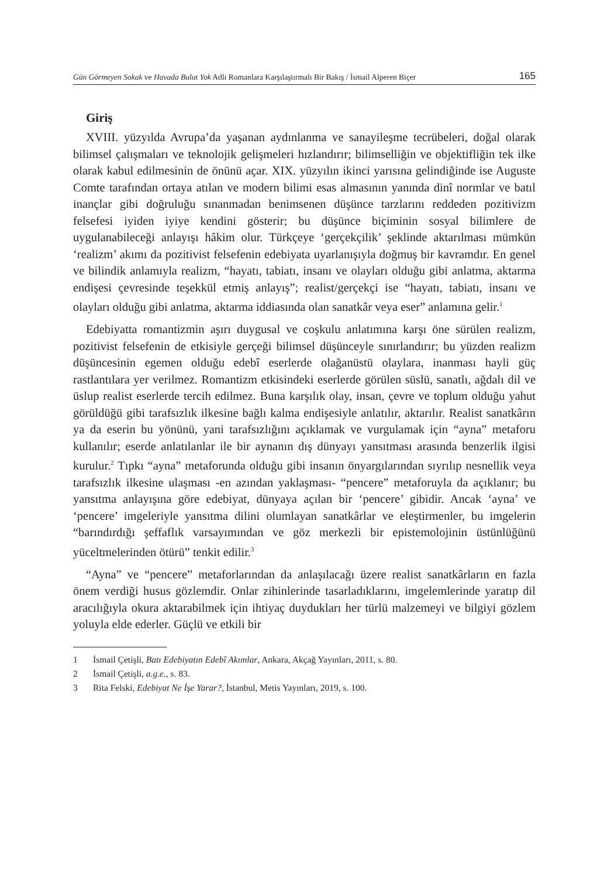Gün Görmeyen Sokak ve Havada Bulut Yok Adlı Romanlara Karşılaştırmalı Bir Bakış / İsmail Alperen Biçer
165
Giriş
XVIII. yüzyılda Avrupa’da yaşanan aydınlanma ve sanayileşme tecrübeleri, doğal olarak bilimsel çalışmaları ve teknolojik gelişmeleri hızlandırır; bilimselliğin ve objektifliğin tek ilke olarak kabul edilmesinin de önünü açar. XIX. yüzyılın ikinci yarısına gelindiğinde ise Auguste Comte tarafından ortaya atılan ve modern bilimi esas almasının yanında dinî normlar ve batıl inançlar gibi doğruluğu sınanmadan benimsenen düşünce tarzlarını reddeden pozitivizm felsefesi iyiden iyiye kendini gösterir; bu düşünce biçiminin sosyal bilimlere de uygulanabileceği anlayışı hâkim olur. Türkçeye ‘gerçekçilik’ şeklinde aktarılması mümkün ‘realizm’ akımı da pozitivist felsefenin edebiyata uyarlanışıyla doğmuş bir kavramdır. En genel ve bilindik anlamıyla realizm, “hayatı, tabiatı, insanı ve olayları olduğu gibi anlatma, aktarma endişesi çevresinde teşekkül etmiş anlayış”; realist/gerçekçi ise “hayatı, tabiatı, insanı ve olayları olduğu gibi anlatma, aktarma iddiasında olan sanatkâr veya eser” anlamına gelir.<sup>1</sup>
Edebiyatta romantizmin aşırı duygusal ve coşkulu anlatımına karşı öne sürülen realizm, pozitivist felsefenin de etkisiyle gerçeği bilimsel düşünceyle sınırlandırır; bu yüzden realizm düşüncesinin egemen olduğu edebî eserlerde olağanüstü olaylara, inanması hayli güç rastlantılara yer verilmez. Romantizm etkisindeki eserlerde görülen süslü, sanatlı, ağdalı dil ve üslup realist eserlerde tercih edilmez. Buna karşılık olay, insan, çevre ve toplum olduğu yahut görüldüğü gibi tarafsızlık ilkesine bağlı kalma endişesiyle anlatılır, aktarılır. Realist sanatkârın ya da eserin bu yönünü, yani tarafsızlığını açıklamak ve vurgulamak için “ayna” metaforu kullanılır; eserde anlatılanlar ile bir aynanın dış dünyayı yansıtması arasında benzerlik ilgisi kurulur.<sup>2</sup> Tıpkı “ayna” metaforunda olduğu gibi insanın önyargılarından sıyrılıp nesnellik veya tarafsızlık ilkesine ulaşması -en azından yaklaşması- “pencere” metaforuyla da açıklanır; bu yansıtma anlayışına göre edebiyat, dünyaya açılan bir ‘pencere’ gibidir. Ancak ‘ayna’ ve ‘pencere’ imgeleriyle yansıtma dilini olumlayan sanatkârlar ve eleştirmenler, bu imgelerin “barındırdığı şeffaflık varsayımından ve göz merkezli bir epistemolojinin üstünlüğünü yüceltmelerinden ötürü” tenkit edilir.<sup>3</sup>
“Ayna” ve “pencere” metaforlarından da anlaşılacağı üzere realist sanatkârların en fazla önem verdiği husus gözlemdir. Onlar zihinlerinde tasarladıklarını, imgelemlerinde yaratıp dil aracılığıyla okura aktarabilmek için ihtiyaç duydukları her türlü malzemeyi ve bilgiyi gözlem yoluyla elde ederler. Güçlü ve etkili bir
1 İsmail Çetişli, Batı Edebiyatın Edebî Akımlar, Ankara, Akçağ Yayınları, 2011, s. 80.
2 İsmail Çetişli, a.g.e., s. 83.
3 Rita Felski, Edebiyat Ne İşe Yarar?, İstanbul, Metis Yayınları, 2019, s. 100.